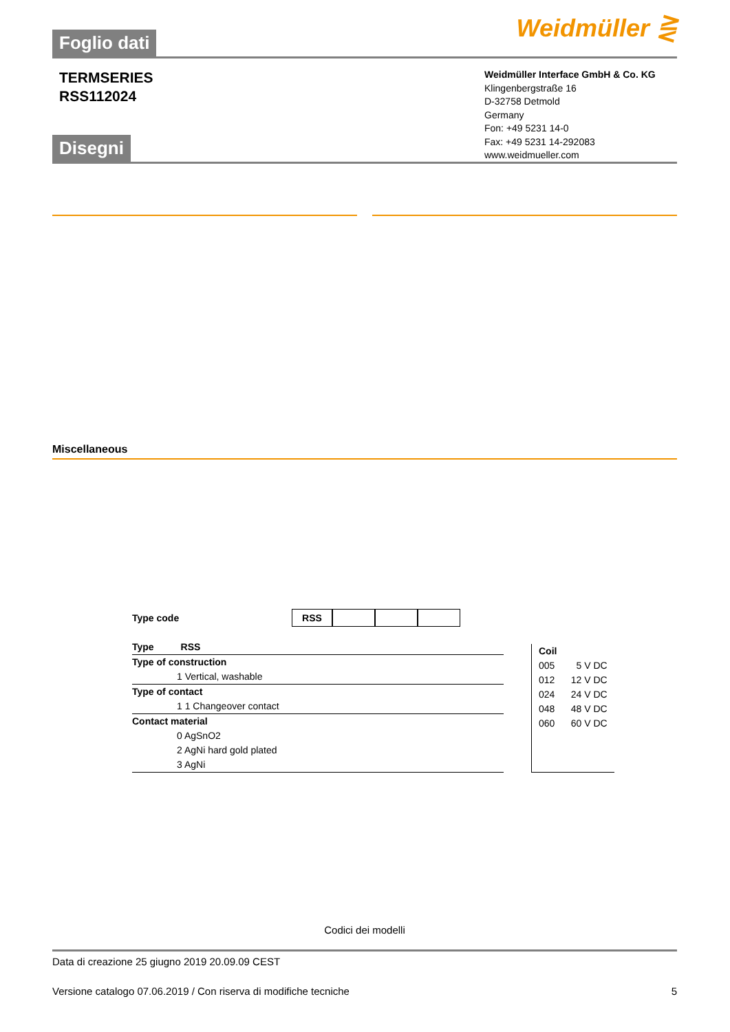Foglio dati
Weidmüller ⋛
TERMSERIES
RSS112024
Weidmüller Interface GmbH & Co. KG
Klingenbergstraße 16
D-32758 Detmold
Germany
Fon: +49 5231 14-0
Fax: +49 5231 14-292083
www.weidmueller.com
Disegni
Miscellaneous
Type code RSS
Type RSS
Type of construction
1 Vertical, washable
Type of contact
1 1 Changeover contact
Contact material
0 AgSnO2
2 AgNi hard gold plated
3 AgNi
Coil
005 5 V DC
012 12 V DC
024 24 V DC
048 48 V DC
060 60 V DC
Codici dei modelli
Data di creazione 25 giugno 2019 20.09.09 CEST
Versione catalogo 07.06.2019 / Con riserva di modifiche tecniche 5